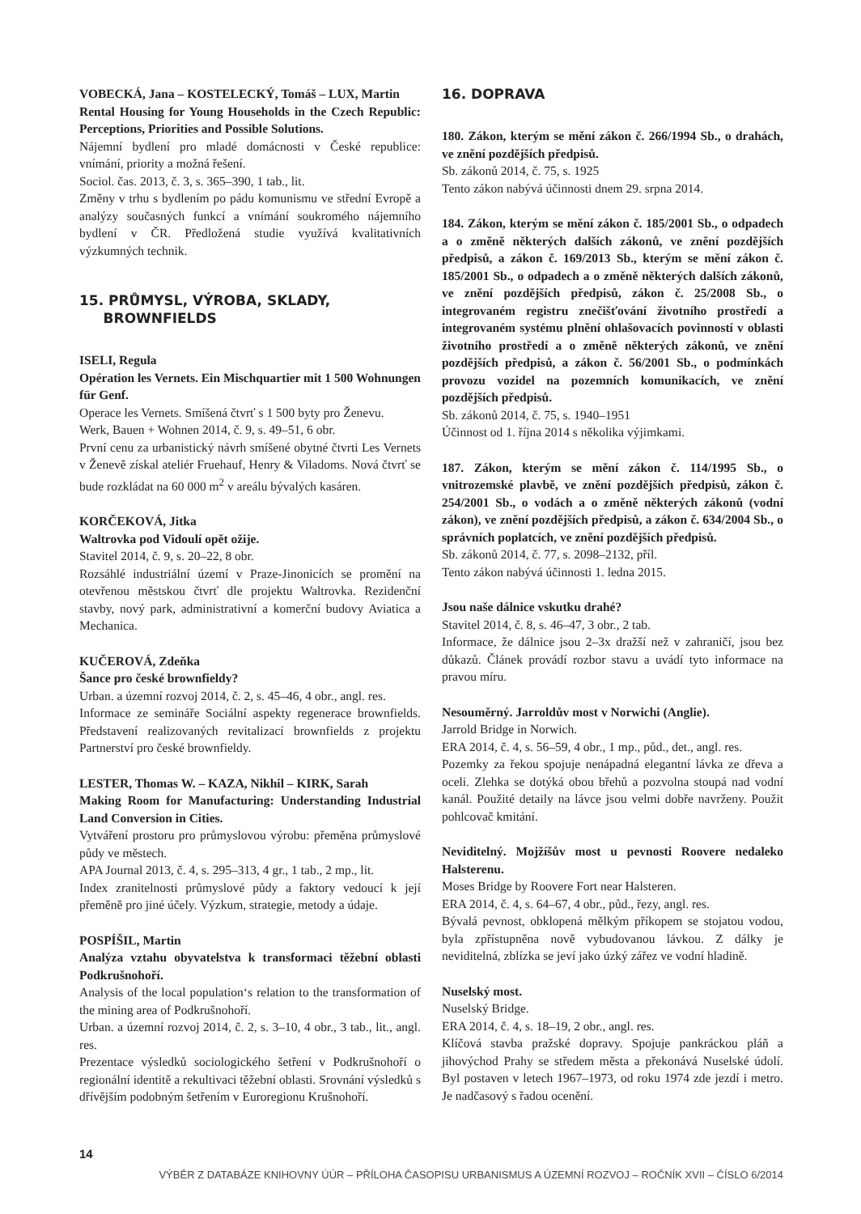VOBECKÁ, Jana – KOSTELECKÝ, Tomáš – LUX, Martin
Rental Housing for Young Households in the Czech Republic: Perceptions, Priorities and Possible Solutions.
Nájemní bydlení pro mladé domácnosti v České republice: vnímání, priority a možná řešení.
Sociol. čas. 2013, č. 3, s. 365–390, 1 tab., lit.
Změny v trhu s bydlením po pádu komunismu ve střední Evropě a analýzy současných funkcí a vnímání soukromého nájemního bydlení v ČR. Předložená studie využívá kvalitativních výzkumných technik.
15. PRŮMYSL, VÝROBA, SKLADY,
BROWNFIELDS
ISELI, Regula
Opération les Vernets. Ein Mischquartier mit 1 500 Wohnungen für Genf.
Operace les Vernets. Smíšená čtvrť s 1 500 byty pro Ženevu.
Werk, Bauen + Wohnen 2014, č. 9, s. 49–51, 6 obr.
První cenu za urbanistický návrh smíšené obytné čtvrti Les Vernets v Ženevě získal ateliér Fruehauf, Henry & Viladoms. Nová čtvrť se bude rozkládat na 60 000 m<sup>2</sup> v areálu bývalých kasáren.
KORČEKOVÁ, Jitka
Waltrovka pod Vidoulí opět ožije.
Stavitel 2014, č. 9, s. 20–22, 8 obr.
Rozsáhlé industriální území v Praze-Jinonicích se promění na otevřenou městskou čtvrť dle projektu Waltrovka. Rezidenční stavby, nový park, administrativní a komerční budovy Aviatica a Mechanica.
KUČEROVÁ, Zdeňka
Šance pro české brownfieldy?
Urban. a územní rozvoj 2014, č. 2, s. 45–46, 4 obr., angl. res.
Informace ze semináře Sociální aspekty regenerace brownfields. Představení realizovaných revitalizací brownfields z projektu Partnerství pro české brownfieldy.
LESTER, Thomas W. – KAZA, Nikhil – KIRK, Sarah
Making Room for Manufacturing: Understanding Industrial Land Conversion in Cities.
Vytváření prostoru pro průmyslovou výrobu: přeměna průmyslové půdy ve městech.
APA Journal 2013, č. 4, s. 295–313, 4 gr., 1 tab., 2 mp., lit.
Index zranitelnosti průmyslové půdy a faktory vedoucí k její přeměně pro jiné účely. Výzkum, strategie, metody a údaje.
POSPÍŠIL, Martin
Analýza vztahu obyvatelstva k transformaci těžební oblasti Podkrušnohoří.
Analysis of the local population‘s relation to the transformation of the mining area of Podkrušnohoří.
Urban. a územní rozvoj 2014, č. 2, s. 3–10, 4 obr., 3 tab., lit., angl. res.
Prezentace výsledků sociologického šetření v Podkrušnohoří o regionální identitě a rekultivaci těžební oblasti. Srovnání výsledků s dřívějším podobným šetřením v Euroregionu Krušnohoří.
16. DOPRAVA
180. Zákon, kterým se mění zákon č. 266/1994 Sb., o drahách, ve znění pozdějších předpisů.
Sb. zákonů 2014, č. 75, s. 1925
Tento zákon nabývá účinnosti dnem 29. srpna 2014.
184. Zákon, kterým se mění zákon č. 185/2001 Sb., o odpadech a o změně některých dalších zákonů, ve znění pozdějších předpisů, a zákon č. 169/2013 Sb., kterým se mění zákon č. 185/2001 Sb., o odpadech a o změně některých dalších zákonů, ve znění pozdějších předpisů, zákon č. 25/2008 Sb., o integrovaném registru znečišťování životního prostředí a integrovaném systému plnění ohlašovacích povinností v oblasti životního prostředí a o změně některých zákonů, ve znění pozdějších předpisů, a zákon č. 56/2001 Sb., o podmínkách provozu vozidel na pozemních komunikacích, ve znění pozdějších předpisů.
Sb. zákonů 2014, č. 75, s. 1940–1951
Účinnost od 1. října 2014 s několika výjimkami.
187. Zákon, kterým se mění zákon č. 114/1995 Sb., o vnitrozemské plavbě, ve znění pozdějších předpisů, zákon č. 254/2001 Sb., o vodách a o změně některých zákonů (vodní zákon), ve znění pozdějších předpisů, a zákon č. 634/2004 Sb., o správních poplatcích, ve znění pozdějších předpisů.
Sb. zákonů 2014, č. 77, s. 2098–2132, příl.
Tento zákon nabývá účinnosti 1. ledna 2015.
Jsou naše dálnice vskutku drahé?
Stavitel 2014, č. 8, s. 46–47, 3 obr., 2 tab.
Informace, že dálnice jsou 2–3x dražší než v zahraničí, jsou bez důkazů. Článek provádí rozbor stavu a uvádí tyto informace na pravou míru.
Nesouměrný. Jarroldův most v Norwichi (Anglie).
Jarrold Bridge in Norwich.
ERA 2014, č. 4, s. 56–59, 4 obr., 1 mp., půd., det., angl. res.
Pozemky za řekou spojuje nenápadná elegantní lávka ze dřeva a oceli. Zlehka se dotýká obou břehů a pozvolna stoupá nad vodní kanál. Použité detaily na lávce jsou velmi dobře navrženy. Použit pohlcovač kmitání.
Neviditelný. Mojžíšův most u pevnosti Roovere nedaleko Halsterenu.
Moses Bridge by Roovere Fort near Halsteren.
ERA 2014, č. 4, s. 64–67, 4 obr., půd., řezy, angl. res.
Bývalá pevnost, obklopená mělkým příkopem se stojatou vodou, byla zpřístupněna nově vybudovanou lávkou. Z dálky je neviditelná, zblízka se jeví jako úzký zářez ve vodní hladině.
Nuselský most.
Nuselský Bridge.
ERA 2014, č. 4, s. 18–19, 2 obr., angl. res.
Klíčová stavba pražské dopravy. Spojuje pankráckou pláň a jihovýchod Prahy se středem města a překonává Nuselské údolí. Byl postaven v letech 1967–1973, od roku 1974 zde jezdí i metro. Je nadčasový s řadou ocenění.
14
VÝBĚR Z DATABÁZE KNIHOVNY ÚÚR – PŘÍLOHA ČASOPISU URBANISMUS A ÚZEMNÍ ROZVOJ – ROČNÍK XVII – ČÍSLO 6/2014